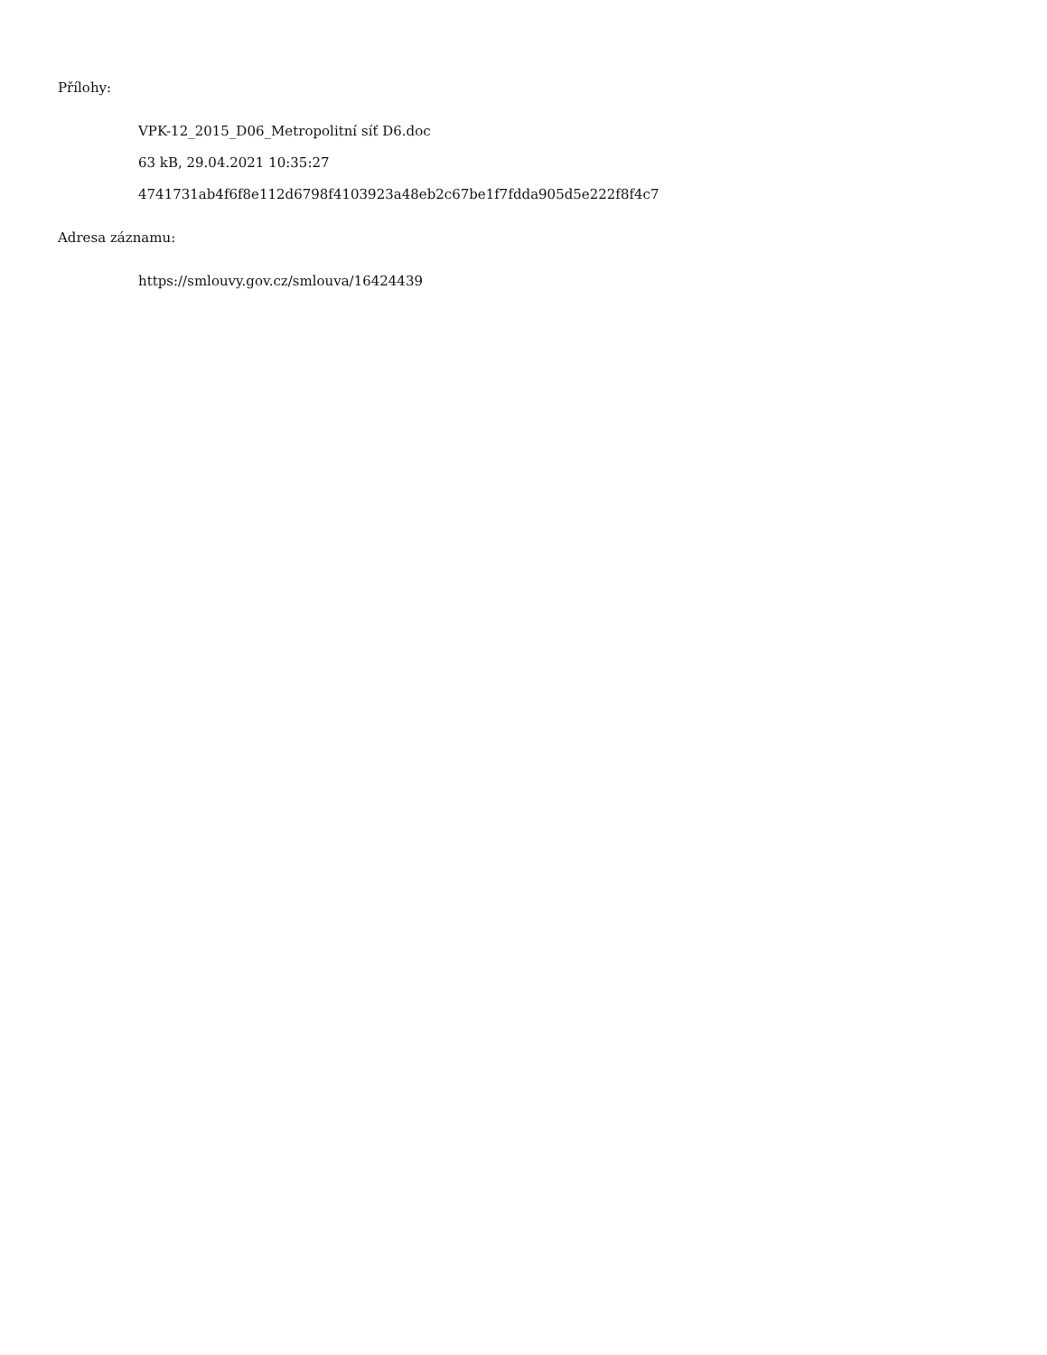Přílohy:
VPK-12_2015_D06_Metropolitní síť D6.doc
63 kB, 29.04.2021 10:35:27
4741731ab4f6f8e112d6798f4103923a48eb2c67be1f7fdda905d5e222f8f4c7
Adresa záznamu:
https://smlouvy.gov.cz/smlouva/16424439